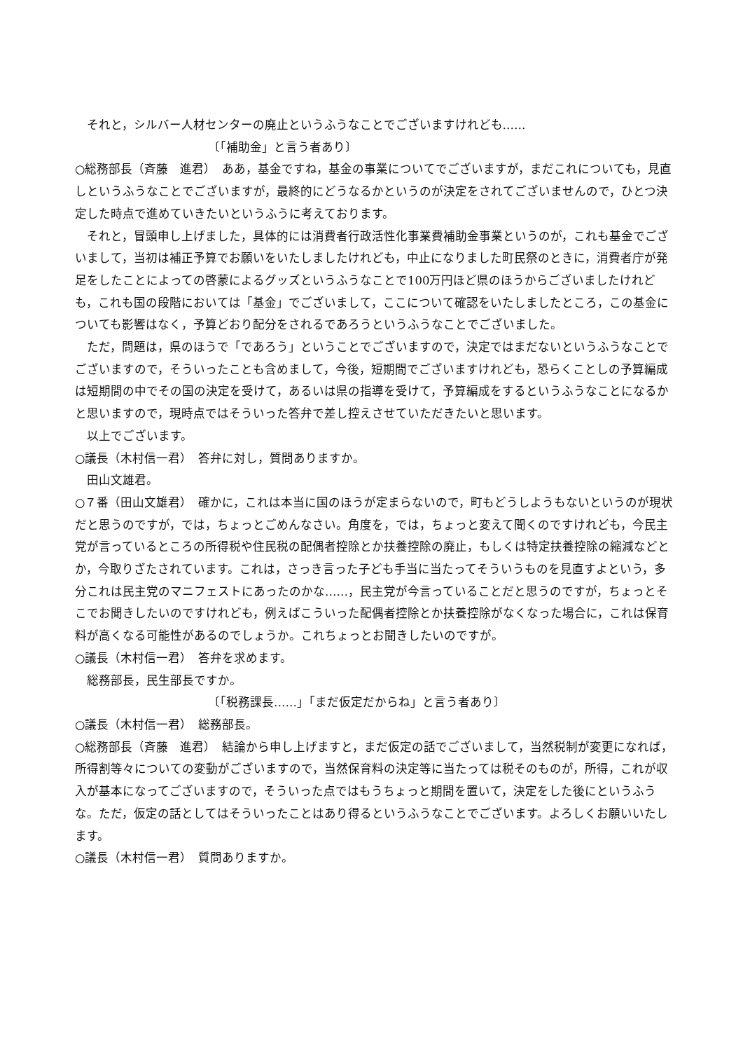それと，シルバー人材センターの廃止というふうなことでございますけれども……
〔「補助金」と言う者あり〕
○総務部長（斉藤　進君）　ああ，基金ですね，基金の事業についてでございますが，まだこれについても，見直しというふうなことでございますが，最終的にどうなるかというのが決定をされてございませんので，ひとつ決定した時点で進めていきたいというふうに考えております。
それと，冒頭申し上げました，具体的には消費者行政活性化事業費補助金事業というのが，これも基金でございまして，当初は補正予算でお願いをいたしましたけれども，中止になりました町民祭のときに，消費者庁が発足をしたことによっての啓蒙によるグッズというふうなことで100万円ほど県のほうからございましたけれども，これも国の段階においては「基金」でございまして，ここについて確認をいたしましたところ，この基金についても影響はなく，予算どおり配分をされるであろうというふうなことでございました。
ただ，問題は，県のほうで「であろう」ということでございますので，決定ではまだないというふうなことでございますので，そういったことも含めまして，今後，短期間でございますけれども，恐らくことしの予算編成は短期間の中でその国の決定を受けて，あるいは県の指導を受けて，予算編成をするというふうなことになるかと思いますので，現時点ではそういった答弁で差し控えさせていただきたいと思います。
以上でございます。
○議長（木村信一君）　答弁に対し，質問ありますか。
田山文雄君。
○７番（田山文雄君）　確かに，これは本当に国のほうが定まらないので，町もどうしようもないというのが現状だと思うのですが，では，ちょっとごめんなさい。角度を，では，ちょっと変えて聞くのですけれども，今民主党が言っているところの所得税や住民税の配偶者控除とか扶養控除の廃止，もしくは特定扶養控除の縮減などとか，今取りざたされています。これは，さっき言った子ども手当に当たってそういうものを見直すよという，多分これは民主党のマニフェストにあったのかな……，民主党が今言っていることだと思うのですが，ちょっとそこでお聞きしたいのですけれども，例えばこういった配偶者控除とか扶養控除がなくなった場合に，これは保育料が高くなる可能性があるのでしょうか。これちょっとお聞きしたいのですが。
○議長（木村信一君）　答弁を求めます。
総務部長，民生部長ですか。
〔「税務課長……」「まだ仮定だからね」と言う者あり〕
○議長（木村信一君）　総務部長。
○総務部長（斉藤　進君）　結論から申し上げますと，まだ仮定の話でございまして，当然税制が変更になれば，所得割等々についての変動がございますので，当然保育料の決定等に当たっては税そのものが，所得，これが収入が基本になってございますので，そういった点ではもうちょっと期間を置いて，決定をした後にというふうな。ただ，仮定の話としてはそういったことはあり得るというふうなことでございます。よろしくお願いいたします。
○議長（木村信一君）　質問ありますか。